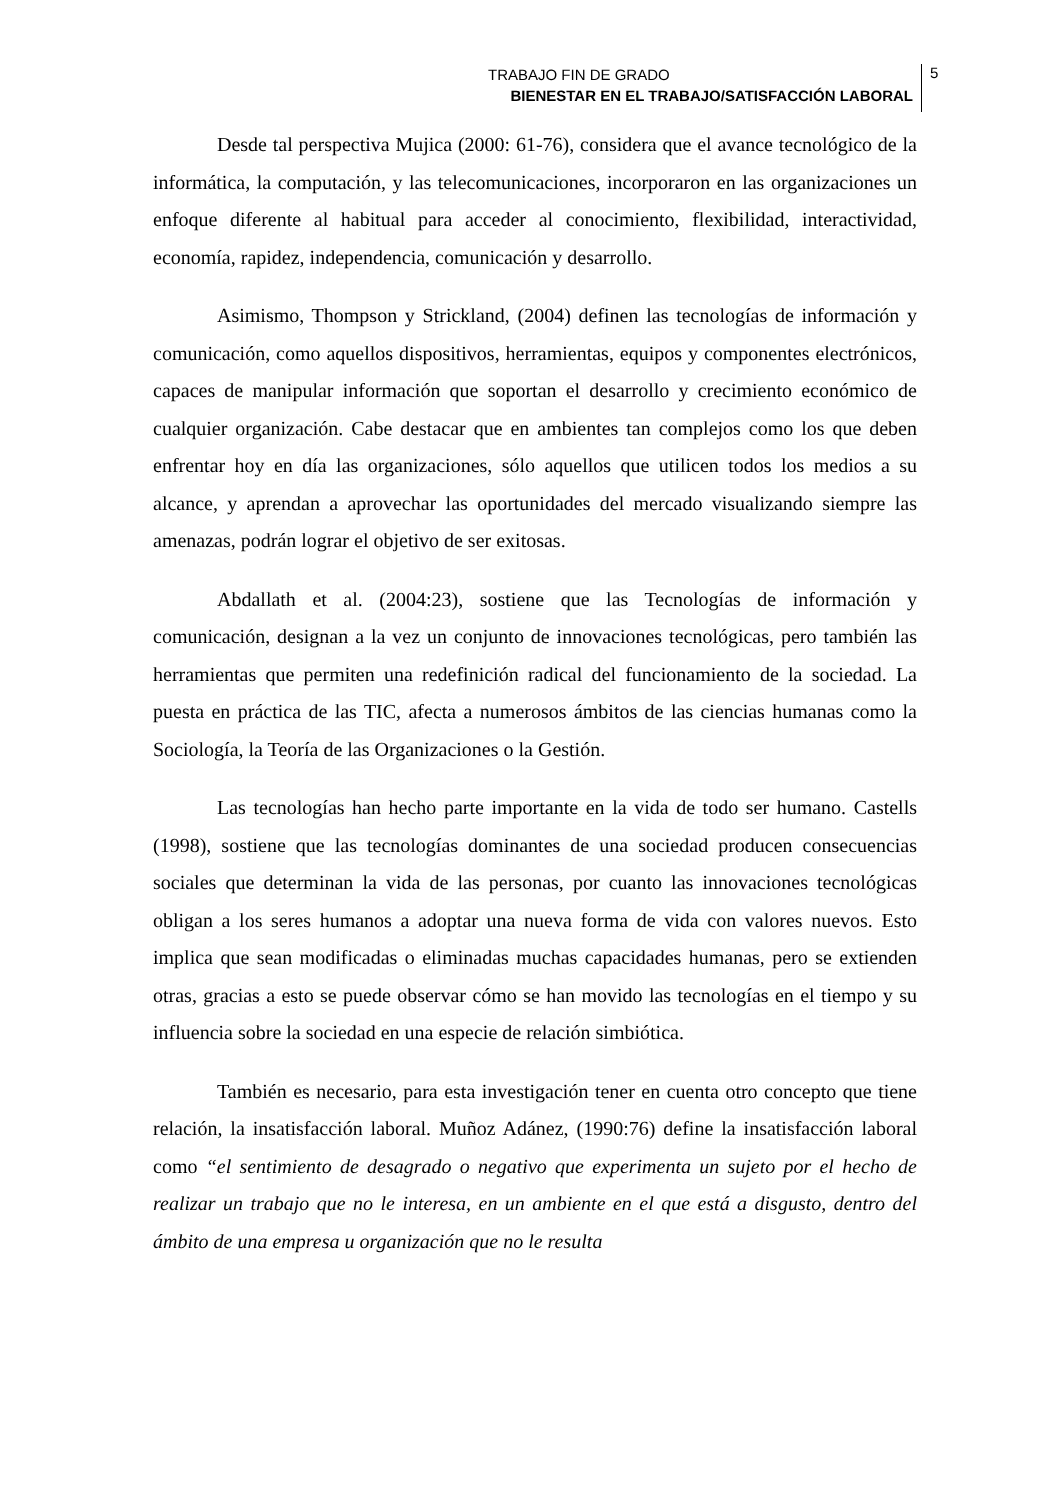TRABAJO FIN DE GRADO
BIENESTAR EN EL TRABAJO/SATISFACCIÓN LABORAL
5
Desde tal perspectiva Mujica (2000: 61-76), considera que el avance tecnológico de la informática, la computación, y las telecomunicaciones, incorporaron en las organizaciones un enfoque diferente al habitual para acceder al conocimiento, flexibilidad, interactividad, economía, rapidez, independencia, comunicación y desarrollo.
Asimismo, Thompson y Strickland, (2004) definen las tecnologías de información y comunicación, como aquellos dispositivos, herramientas, equipos y componentes electrónicos, capaces de manipular información que soportan el desarrollo y crecimiento económico de cualquier organización. Cabe destacar que en ambientes tan complejos como los que deben enfrentar hoy en día las organizaciones, sólo aquellos que utilicen todos los medios a su alcance, y aprendan a aprovechar las oportunidades del mercado visualizando siempre las amenazas, podrán lograr el objetivo de ser exitosas.
Abdallath et al. (2004:23), sostiene que las Tecnologías de información y comunicación, designan a la vez un conjunto de innovaciones tecnológicas, pero también las herramientas que permiten una redefinición radical del funcionamiento de la sociedad. La puesta en práctica de las TIC, afecta a numerosos ámbitos de las ciencias humanas como la Sociología, la Teoría de las Organizaciones o la Gestión.
Las tecnologías han hecho parte importante en la vida de todo ser humano. Castells (1998), sostiene que las tecnologías dominantes de una sociedad producen consecuencias sociales que determinan la vida de las personas, por cuanto las innovaciones tecnológicas obligan a los seres humanos a adoptar una nueva forma de vida con valores nuevos. Esto implica que sean modificadas o eliminadas muchas capacidades humanas, pero se extienden otras, gracias a esto se puede observar cómo se han movido las tecnologías en el tiempo y su influencia sobre la sociedad en una especie de relación simbiótica.
También es necesario, para esta investigación tener en cuenta otro concepto que tiene relación, la insatisfacción laboral. Muñoz Adánez, (1990:76) define la insatisfacción laboral como “el sentimiento de desagrado o negativo que experimenta un sujeto por el hecho de realizar un trabajo que no le interesa, en un ambiente en el que está a disgusto, dentro del ámbito de una empresa u organización que no le resulta